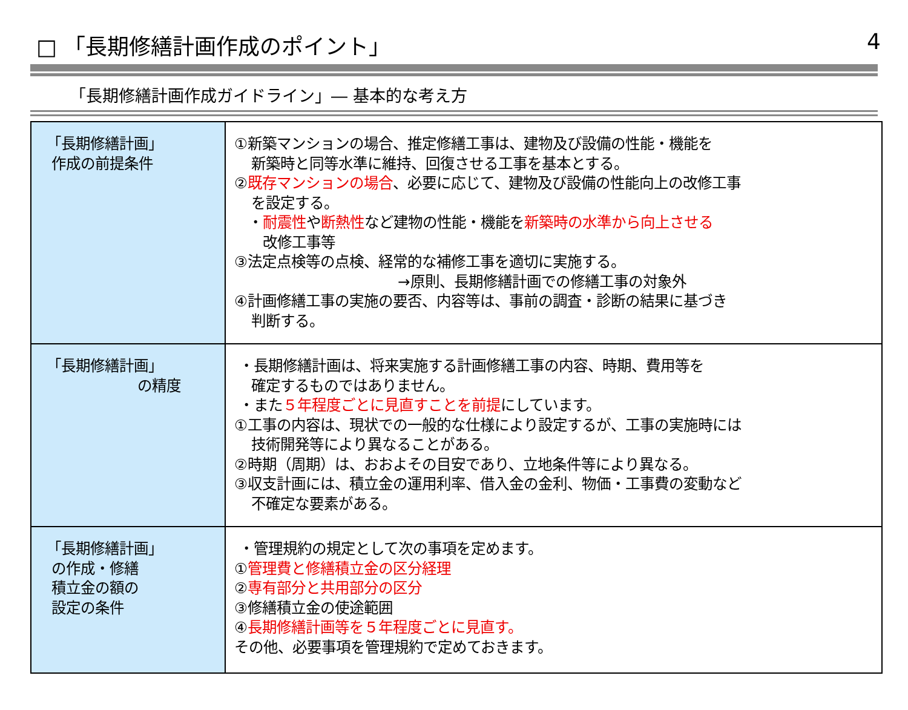□ 「長期修繕計画作成のポイント」 4
「長期修繕計画作成ガイドライン」― 基本的な考え方
| 「長期修繕計画」 作成の前提条件 | ①新築マンションの場合、推定修繕工事は、建物及び設備の性能・機能を 新築時と同等水準に維持、回復させる工事を基本とする。 ② 既存マンションの場合 、必要に応じて、建物及び設備の性能向上の改修工事 を設定する。 ・ 耐震性 や 断熱性 など建物の性能・機能を 新築時の水準から向上させる 改修工事等 ③法定点検等の点検、経常的な補修工事を適切に実施する。 →原則、長期修繕計画での修繕工事の対象外 ④計画修繕工事の実施の要否、内容等は、事前の調査・診断の結果に基づき 判断する。 |
| 「長期修繕計画」 の精度 | ・長期修繕計画は、将来実施する計画修繕工事の内容、時期、費用等を 確定するものではありません。 ・また ５年程度ごとに見直すことを前提 にしています。 ①工事の内容は、現状での一般的な仕様により設定するが、工事の実施時には 技術開発等により異なることがある。 ②時期（周期）は、おおよその目安であり、立地条件等により異なる。 ③収支計画には、積立金の運用利率、借入金の金利、物価・工事費の変動など 不確定な要素がある。 |
| 「長期修繕計画」 の作成・修繕 積立金の額の 設定の条件 | ・管理規約の規定として次の事項を定めます。 ① 管理費と修繕積立金の区分経理 ② 専有部分と共用部分の区分 ③修繕積立金の使途範囲 ④ 長期修繕計画等を５年程度ごとに見直す。 その他、必要事項を管理規約で定めておきます。 |